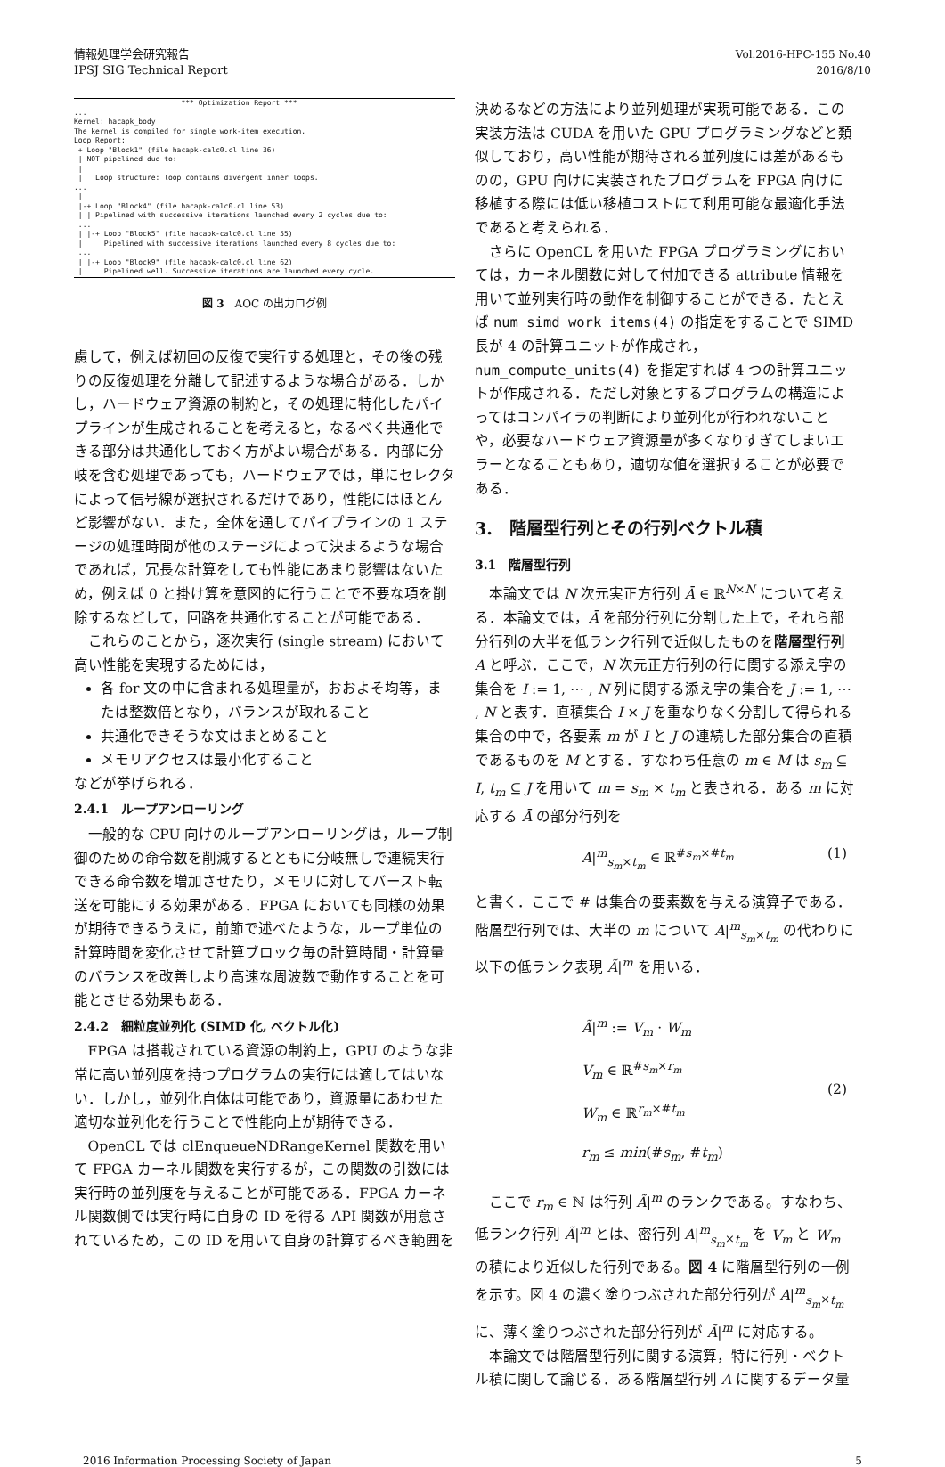情報処理学会研究報告
IPSJ SIG Technical Report
Vol.2016-HPC-155 No.40
2016/8/10
                         *** Optimization Report ***
...
Kernel: hacapk_body
The kernel is compiled for single work-item execution.
Loop Report:
 + Loop "Block1" (file hacapk-calc0.cl line 36)
 | NOT pipelined due to:
 |
 |   Loop structure: loop contains divergent inner loops.
...
 |
 |-+ Loop "Block4" (file hacapk-calc0.cl line 53)
 | | Pipelined with successive iterations launched every 2 cycles due to:
 ...
 | |-+ Loop "Block5" (file hacapk-calc0.cl line 55)
 |     Pipelined with successive iterations launched every 8 cycles due to:
 ...
 | |-+ Loop "Block9" (file hacapk-calc0.cl line 62)
 |     Pipelined well. Successive iterations are launched every cycle.
図 3　AOC の出力ログ例
慮して，例えば初回の反復で実行する処理と，その後の残りの反復処理を分離して記述するような場合がある．しかし，ハードウェア資源の制約と，その処理に特化したパイプラインが生成されることを考えると，なるべく共通化できる部分は共通化しておく方がよい場合がある．内部に分岐を含む処理であっても，ハードウェアでは，単にセレクタによって信号線が選択されるだけであり，性能にはほとんど影響がない．また，全体を通してパイプラインの 1 ステージの処理時間が他のステージによって決まるような場合であれば，冗長な計算をしても性能にあまり影響はないため，例えば 0 と掛け算を意図的に行うことで不要な項を削除するなどして，回路を共通化することが可能である．
これらのことから，逐次実行 (single stream) において高い性能を実現するためには，
各 for 文の中に含まれる処理量が，おおよそ均等，または整数倍となり，バランスが取れること
共通化できそうな文はまとめること
メモリアクセスは最小化すること
などが挙げられる．
2.4.1　ループアンローリング
一般的な CPU 向けのループアンローリングは，ループ制御のための命令数を削減するとともに分岐無しで連続実行できる命令数を増加させたり，メモリに対してバースト転送を可能にする効果がある．FPGA においても同様の効果が期待できるうえに，前節で述べたような，ループ単位の計算時間を変化させて計算ブロック毎の計算時間・計算量のバランスを改善しより高速な周波数で動作することを可能とさせる効果もある．
2.4.2　細粒度並列化 (SIMD 化, ベクトル化)
FPGA は搭載されている資源の制約上，GPU のような非常に高い並列度を持つプログラムの実行には適してはいない．しかし，並列化自体は可能であり，資源量にあわせた適切な並列化を行うことで性能向上が期待できる．
OpenCL では clEnqueueNDRangeKernel 関数を用いて FPGA カーネル関数を実行するが，この関数の引数には実行時の並列度を与えることが可能である．FPGA カーネル関数側では実行時に自身の ID を得る API 関数が用意されているため，この ID を用いて自身の計算するべき範囲を
決めるなどの方法により並列処理が実現可能である．この実装方法は CUDA を用いた GPU プログラミングなどと類似しており，高い性能が期待される並列度には差があるものの，GPU 向けに実装されたプログラムを FPGA 向けに移植する際には低い移植コストにて利用可能な最適化手法であると考えられる．
さらに OpenCL を用いた FPGA プログラミングにおいては，カーネル関数に対して付加できる attribute 情報を用いて並列実行時の動作を制御することができる．たとえば num_simd_work_items(4) の指定をすることで SIMD 長が 4 の計算ユニットが作成され，num_compute_units(4) を指定すれば 4 つの計算ユニットが作成される．ただし対象とするプログラムの構造によってはコンパイラの判断により並列化が行われないことや，必要なハードウェア資源量が多くなりすぎてしまいエラーとなることもあり，適切な値を選択することが必要である．
3.　階層型行列とその行列ベクトル積
3.1　階層型行列
本論文では N 次元実正方行列 Ā ∈ ℝ<sup>N×N</sup> について考える．本論文では，Ā を部分行列に分割した上で，それら部分行列の大半を低ランク行列で近似したものを階層型行列 A と呼ぶ．ここで，N 次元正方行列の行に関する添え字の集合を I := 1, ⋯ , N 列に関する添え字の集合を J := 1, ⋯ , N と表す．直積集合 I × J を重なりなく分割して得られる集合の中で，各要素 m が I と J の連続した部分集合の直積であるものを M とする．すなわち任意の m ∈ M は s<sub>m</sub> ⊆ I, t<sub>m</sub> ⊆ J を用いて m = s<sub>m</sub> × t<sub>m</sub> と表される．ある m に対応する Ā の部分行列を
A|<sup>m</sup><sub>s<sub>m</sub>×t<sub>m</sub></sub> ∈ ℝ<sup>#s<sub>m</sub>×#t<sub>m</sub></sup> (1)
と書く．ここで # は集合の要素数を与える演算子である．階層型行列では、大半の m について A|<sup>m</sup><sub>s<sub>m</sub>×t<sub>m</sub></sub> の代わりに以下の低ランク表現 Ã|<sup>m</sup> を用いる．
Ã|<sup>m</sup> := V<sub>m</sub> · W<sub>m</sub>
V<sub>m</sub> ∈ ℝ<sup>#s<sub>m</sub>×r<sub>m</sub></sup>
W<sub>m</sub> ∈ ℝ<sup>r<sub>m</sub>×#t<sub>m</sub></sup>
r<sub>m</sub> ≤ min(#s<sub>m</sub>, #t<sub>m</sub>) (2)
ここで r<sub>m</sub> ∈ ℕ は行列 Ã|<sup>m</sup> のランクである。すなわち、低ランク行列 Ã|<sup>m</sup> とは、密行列 A|<sup>m</sup><sub>s<sub>m</sub>×t<sub>m</sub></sub> を V<sub>m</sub> と W<sub>m</sub> の積により近似した行列である。図 4 に階層型行列の一例を示す。図 4 の濃く塗りつぶされた部分行列が A|<sup>m</sup><sub>s<sub>m</sub>×t<sub>m</sub></sub> に、薄く塗りつぶされた部分行列が Ã|<sup>m</sup> に対応する。
本論文では階層型行列に関する演算，特に行列・ベクトル積に関して論じる．ある階層型行列 A に関するデータ量
2016 Information Processing Society of Japan 5